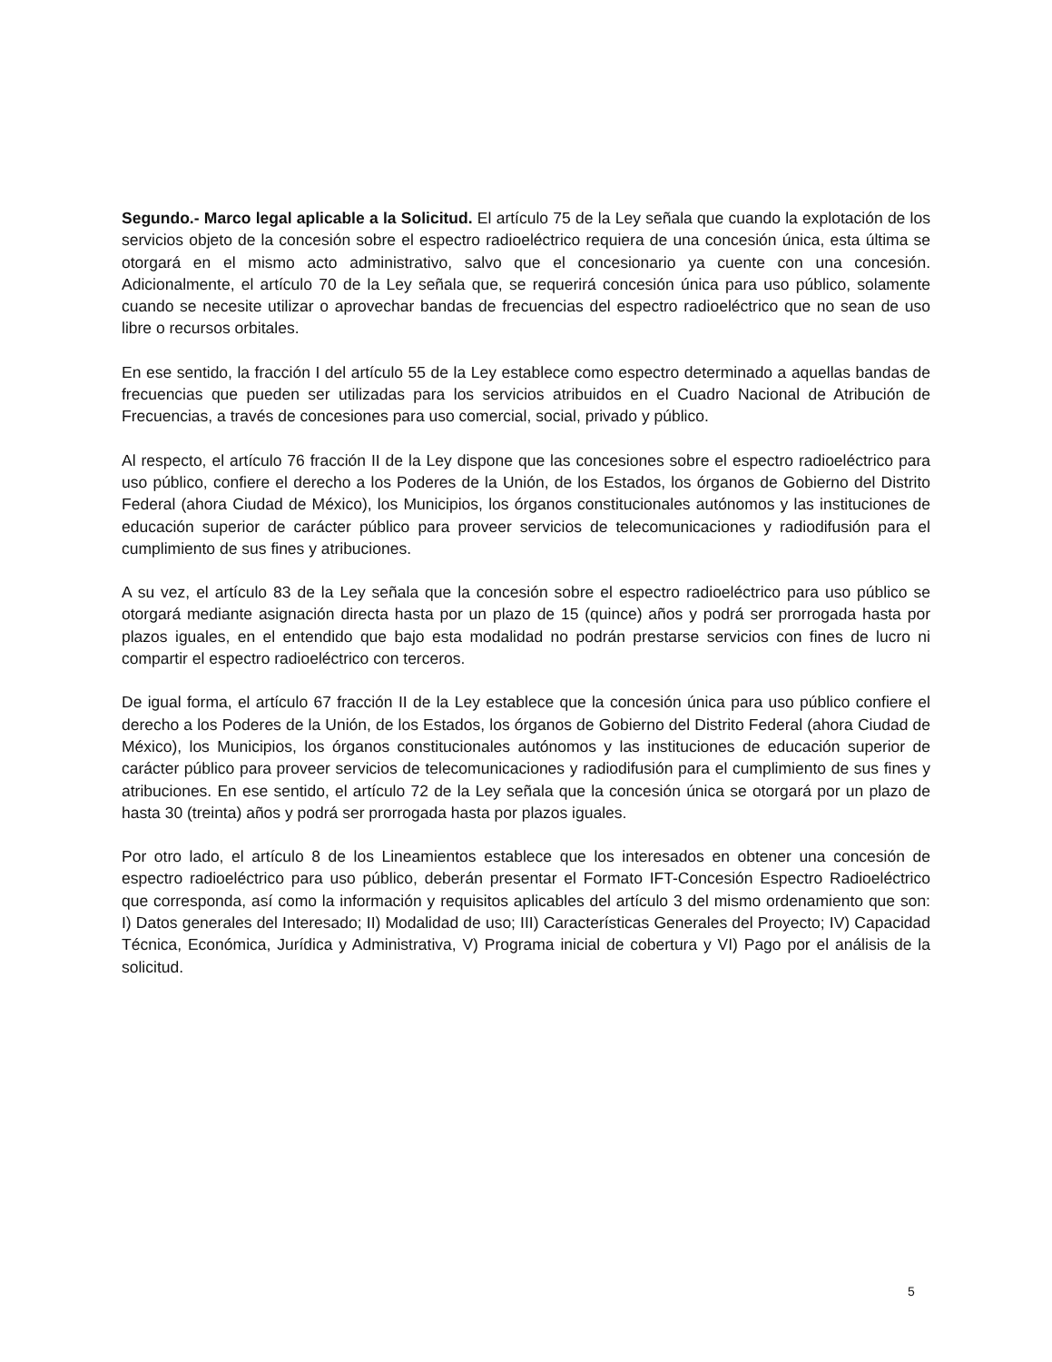Segundo.- Marco legal aplicable a la Solicitud. El artículo 75 de la Ley señala que cuando la explotación de los servicios objeto de la concesión sobre el espectro radioeléctrico requiera de una concesión única, esta última se otorgará en el mismo acto administrativo, salvo que el concesionario ya cuente con una concesión. Adicionalmente, el artículo 70 de la Ley señala que, se requerirá concesión única para uso público, solamente cuando se necesite utilizar o aprovechar bandas de frecuencias del espectro radioeléctrico que no sean de uso libre o recursos orbitales.
En ese sentido, la fracción I del artículo 55 de la Ley establece como espectro determinado a aquellas bandas de frecuencias que pueden ser utilizadas para los servicios atribuidos en el Cuadro Nacional de Atribución de Frecuencias, a través de concesiones para uso comercial, social, privado y público.
Al respecto, el artículo 76 fracción II de la Ley dispone que las concesiones sobre el espectro radioeléctrico para uso público, confiere el derecho a los Poderes de la Unión, de los Estados, los órganos de Gobierno del Distrito Federal (ahora Ciudad de México), los Municipios, los órganos constitucionales autónomos y las instituciones de educación superior de carácter público para proveer servicios de telecomunicaciones y radiodifusión para el cumplimiento de sus fines y atribuciones.
A su vez, el artículo 83 de la Ley señala que la concesión sobre el espectro radioeléctrico para uso público se otorgará mediante asignación directa hasta por un plazo de 15 (quince) años y podrá ser prorrogada hasta por plazos iguales, en el entendido que bajo esta modalidad no podrán prestarse servicios con fines de lucro ni compartir el espectro radioeléctrico con terceros.
De igual forma, el artículo 67 fracción II de la Ley establece que la concesión única para uso público confiere el derecho a los Poderes de la Unión, de los Estados, los órganos de Gobierno del Distrito Federal (ahora Ciudad de México), los Municipios, los órganos constitucionales autónomos y las instituciones de educación superior de carácter público para proveer servicios de telecomunicaciones y radiodifusión para el cumplimiento de sus fines y atribuciones. En ese sentido, el artículo 72 de la Ley señala que la concesión única se otorgará por un plazo de hasta 30 (treinta) años y podrá ser prorrogada hasta por plazos iguales.
Por otro lado, el artículo 8 de los Lineamientos establece que los interesados en obtener una concesión de espectro radioeléctrico para uso público, deberán presentar el Formato IFT-Concesión Espectro Radioeléctrico que corresponda, así como la información y requisitos aplicables del artículo 3 del mismo ordenamiento que son: I) Datos generales del Interesado; II) Modalidad de uso; III) Características Generales del Proyecto; IV) Capacidad Técnica, Económica, Jurídica y Administrativa, V) Programa inicial de cobertura y VI) Pago por el análisis de la solicitud.
5